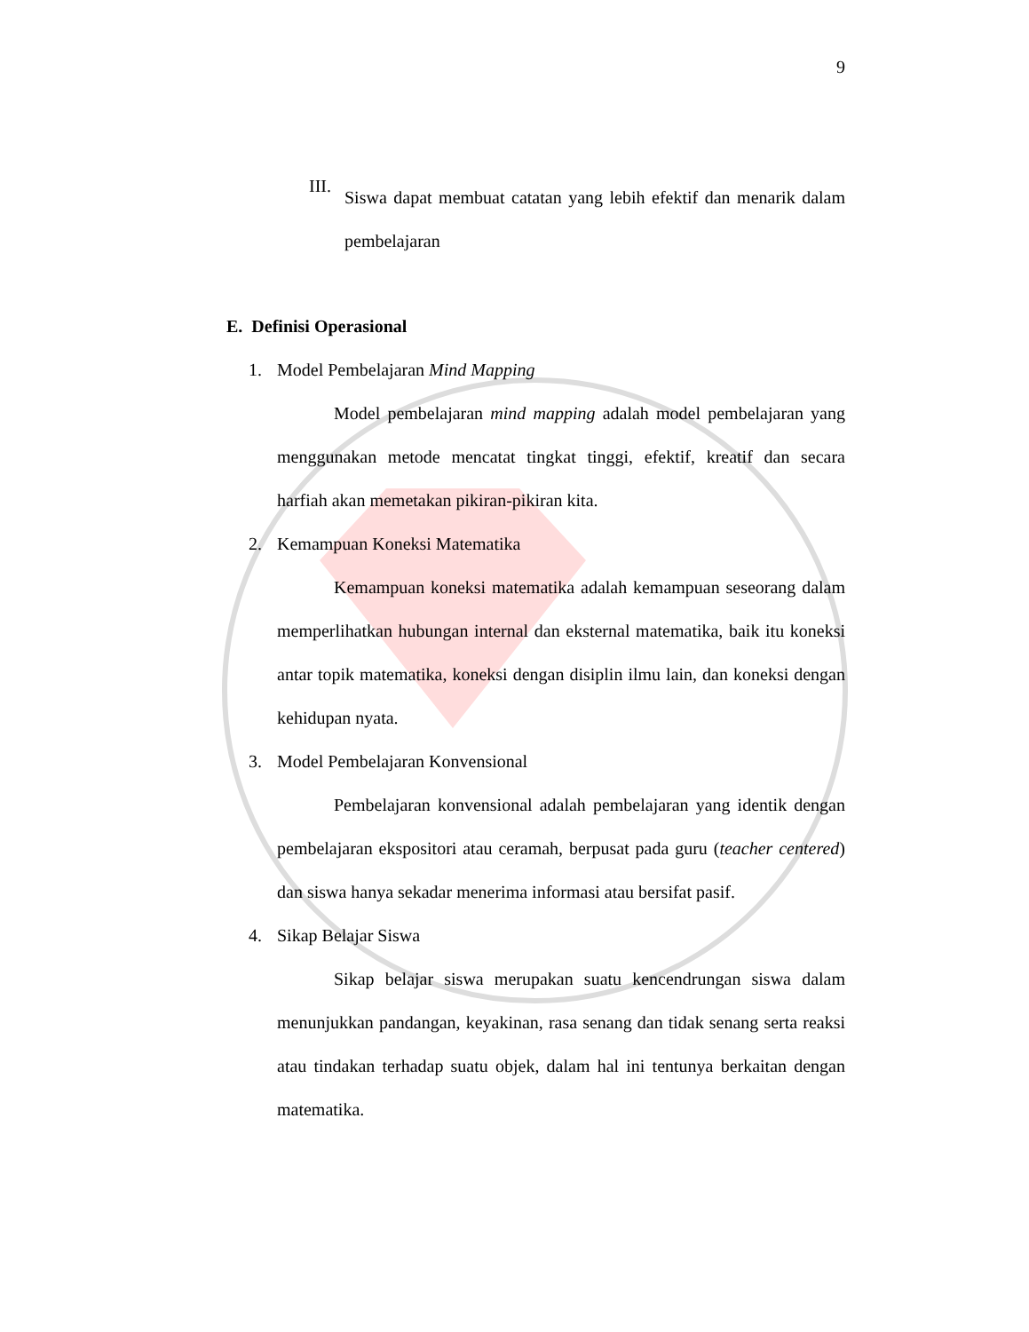9
III.
Siswa dapat membuat catatan yang lebih efektif dan menarik dalam pembelajaran
E. Definisi Operasional
1. Model Pembelajaran Mind Mapping
Model pembelajaran mind mapping adalah model pembelajaran yang menggunakan metode mencatat tingkat tinggi, efektif, kreatif dan secara harfiah akan memetakan pikiran-pikiran kita.
2. Kemampuan Koneksi Matematika
Kemampuan koneksi matematika adalah kemampuan seseorang dalam memperlihatkan hubungan internal dan eksternal matematika, baik itu koneksi antar topik matematika, koneksi dengan disiplin ilmu lain, dan koneksi dengan kehidupan nyata.
3. Model Pembelajaran Konvensional
Pembelajaran konvensional adalah pembelajaran yang identik dengan pembelajaran ekspositori atau ceramah, berpusat pada guru (teacher centered) dan siswa hanya sekadar menerima informasi atau bersifat pasif.
4. Sikap Belajar Siswa
Sikap belajar siswa merupakan suatu kencendrungan siswa dalam menunjukkan pandangan, keyakinan, rasa senang dan tidak senang serta reaksi atau tindakan terhadap suatu objek, dalam hal ini tentunya berkaitan dengan matematika.